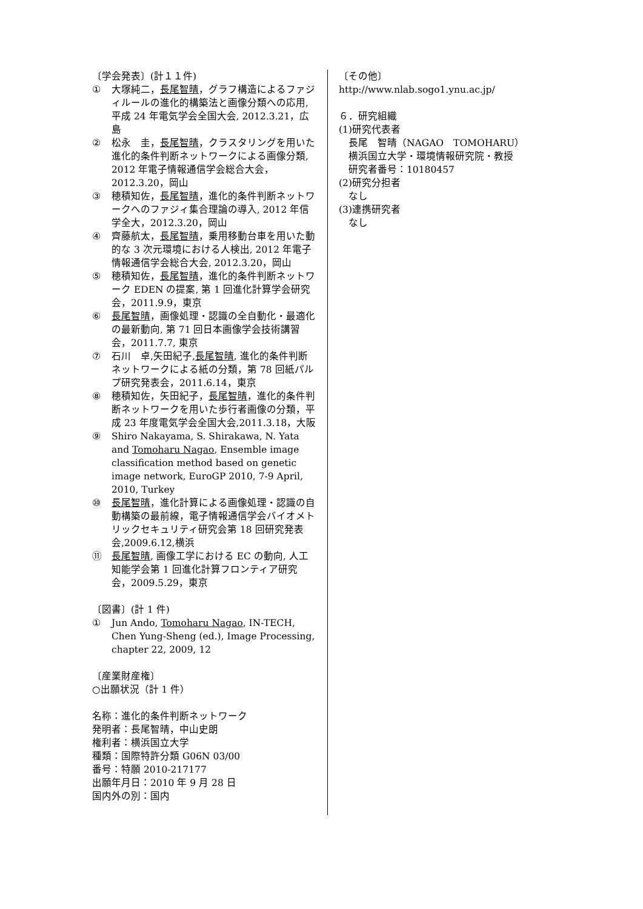〔学会発表〕(計１１件)
① 大塚純二，長尾智晴，グラフ構造によるファジィルールの進化的構築法と画像分類への応用, 平成 24 年電気学会全国大会, 2012.3.21，広島
② 松永　圭，長尾智晴，クラスタリングを用いた進化的条件判断ネットワークによる画像分類, 2012 年電子情報通信学会総合大会，2012.3.20，岡山
③ 穂積知佐，長尾智晴，進化的条件判断ネットワークへのファジィ集合理論の導入, 2012 年信学全大，2012.3.20，岡山
④ 齊藤航太，長尾智晴，乗用移動台車を用いた動的な 3 次元環境における人検出, 2012 年電子情報通信学会総合大会, 2012.3.20，岡山
⑤ 穂積知佐，長尾智晴，進化的条件判断ネットワーク EDEN の提案, 第 1 回進化計算学会研究会，2011.9.9，東京
⑥ 長尾智晴，画像処理・認識の全自動化・最適化の最新動向, 第 71 回日本画像学会技術講習会，2011.7.7, 東京
⑦ 石川　卓,矢田紀子,長尾智晴, 進化的条件判断ネットワークによる紙の分類，第 78 回紙パルプ研究発表会，2011.6.14，東京
⑧ 穂積知佐，矢田紀子，長尾智晴，進化的条件判断ネットワークを用いた歩行者画像の分類，平成 23 年度電気学会全国大会,2011.3.18，大阪
⑨ Shiro Nakayama, S. Shirakawa, N. Yata and Tomoharu Nagao, Ensemble image classification method based on genetic image network, EuroGP 2010, 7-9 April, 2010, Turkey
⑩ 長尾智晴，進化計算による画像処理・認識の自動構築の最前線，電子情報通信学会バイオメトリックセキュリティ研究会第 18 回研究発表会,2009.6.12,横浜
⑪ 長尾智晴, 画像工学における EC の動向, 人工知能学会第 1 回進化計算フロンティア研究会，2009.5.29，東京
〔図書〕(計 1 件)
① Jun Ando, Tomoharu Nagao, IN-TECH, Chen Yung-Sheng (ed.), Image Processing, chapter 22, 2009, 12
〔産業財産権〕
○出願状況（計 1 件）
名称：進化的条件判断ネットワーク
発明者：長尾智晴，中山史朗
権利者：横浜国立大学
種類：国際特許分類 G06N 03/00
番号：特願 2010-217177
出願年月日：2010 年 9 月 28 日
国内外の別：国内
〔その他〕
http://www.nlab.sogo1.ynu.ac.jp/
６．研究組織
(1)研究代表者
長尾　智晴（NAGAO　TOMOHARU）
横浜国立大学・環境情報研究院・教授
研究者番号：10180457
(2)研究分担者
なし
(3)連携研究者
なし